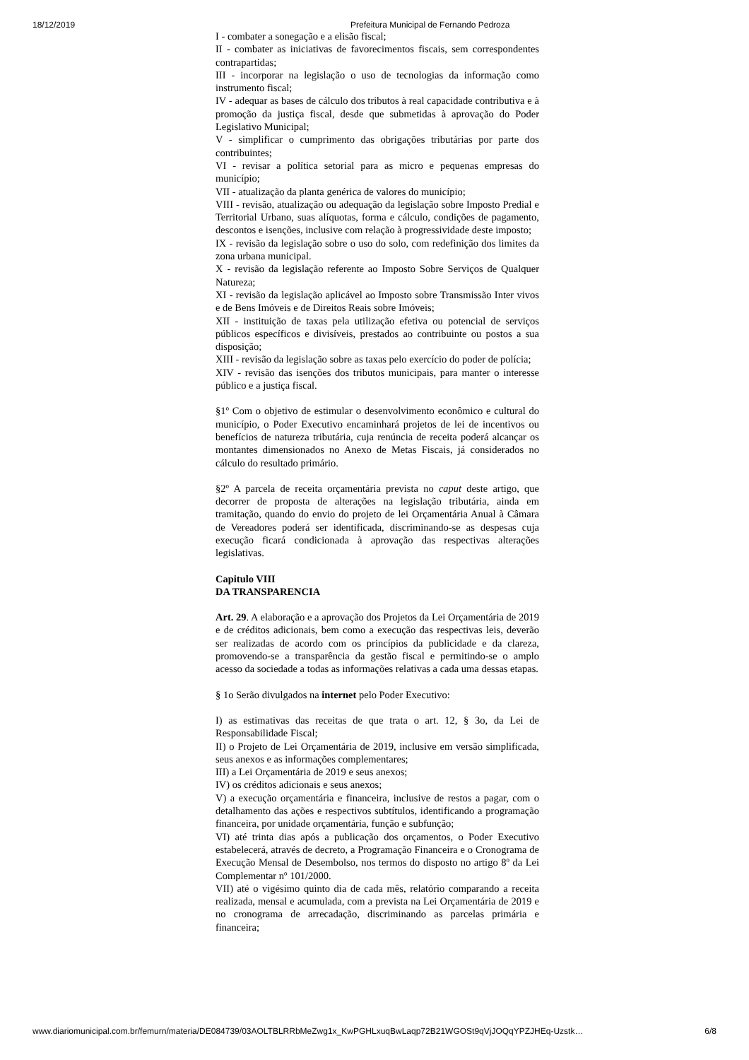18/12/2019 Prefeitura Municipal de Fernando Pedroza
I - combater a sonegação e a elisão fiscal;
II - combater as iniciativas de favorecimentos fiscais, sem correspondentes contrapartidas;
III - incorporar na legislação o uso de tecnologias da informação como instrumento fiscal;
IV - adequar as bases de cálculo dos tributos à real capacidade contributiva e à promoção da justiça fiscal, desde que submetidas à aprovação do Poder Legislativo Municipal;
V - simplificar o cumprimento das obrigações tributárias por parte dos contribuintes;
VI - revisar a política setorial para as micro e pequenas empresas do município;
VII - atualização da planta genérica de valores do município;
VIII - revisão, atualização ou adequação da legislação sobre Imposto Predial e Territorial Urbano, suas alíquotas, forma e cálculo, condições de pagamento, descontos e isenções, inclusive com relação à progressividade deste imposto;
IX - revisão da legislação sobre o uso do solo, com redefinição dos limites da zona urbana municipal.
X - revisão da legislação referente ao Imposto Sobre Serviços de Qualquer Natureza;
XI - revisão da legislação aplicável ao Imposto sobre Transmissão Inter vivos e de Bens Imóveis e de Direitos Reais sobre Imóveis;
XII - instituição de taxas pela utilização efetiva ou potencial de serviços públicos específicos e divisíveis, prestados ao contribuinte ou postos a sua disposição;
XIII - revisão da legislação sobre as taxas pelo exercício do poder de polícia;
XIV - revisão das isenções dos tributos municipais, para manter o interesse público e a justiça fiscal.
§1º Com o objetivo de estimular o desenvolvimento econômico e cultural do município, o Poder Executivo encaminhará projetos de lei de incentivos ou benefícios de natureza tributária, cuja renúncia de receita poderá alcançar os montantes dimensionados no Anexo de Metas Fiscais, já considerados no cálculo do resultado primário.
§2º A parcela de receita orçamentária prevista no caput deste artigo, que decorrer de proposta de alterações na legislação tributária, ainda em tramitação, quando do envio do projeto de lei Orçamentária Anual à Câmara de Vereadores poderá ser identificada, discriminando-se as despesas cuja execução ficará condicionada à aprovação das respectivas alterações legislativas.
Capitulo VIII
DA TRANSPARENCIA
Art. 29. A elaboração e a aprovação dos Projetos da Lei Orçamentária de 2019 e de créditos adicionais, bem como a execução das respectivas leis, deverão ser realizadas de acordo com os princípios da publicidade e da clareza, promovendo-se a transparência da gestão fiscal e permitindo-se o amplo acesso da sociedade a todas as informações relativas a cada uma dessas etapas.
§ 1o Serão divulgados na internet pelo Poder Executivo:
I) as estimativas das receitas de que trata o art. 12, § 3o, da Lei de Responsabilidade Fiscal;
II) o Projeto de Lei Orçamentária de 2019, inclusive em versão simplificada, seus anexos e as informações complementares;
III) a Lei Orçamentária de 2019 e seus anexos;
IV) os créditos adicionais e seus anexos;
V) a execução orçamentária e financeira, inclusive de restos a pagar, com o detalhamento das ações e respectivos subtítulos, identificando a programação financeira, por unidade orçamentária, função e subfunção;
VI) até trinta dias após a publicação dos orçamentos, o Poder Executivo estabelecerá, através de decreto, a Programação Financeira e o Cronograma de Execução Mensal de Desembolso, nos termos do disposto no artigo 8º da Lei Complementar nº 101/2000.
VII) até o vigésimo quinto dia de cada mês, relatório comparando a receita realizada, mensal e acumulada, com a prevista na Lei Orçamentária de 2019 e no cronograma de arrecadação, discriminando as parcelas primária e financeira;
www.diariomunicipal.com.br/femurn/materia/DE084739/03AOLTBLRRbMeZwg1x_KwPGHLxuqBwLaqp72B21WGOSt9qVjJOQqYPZJHEq-Uzstk… 6/8